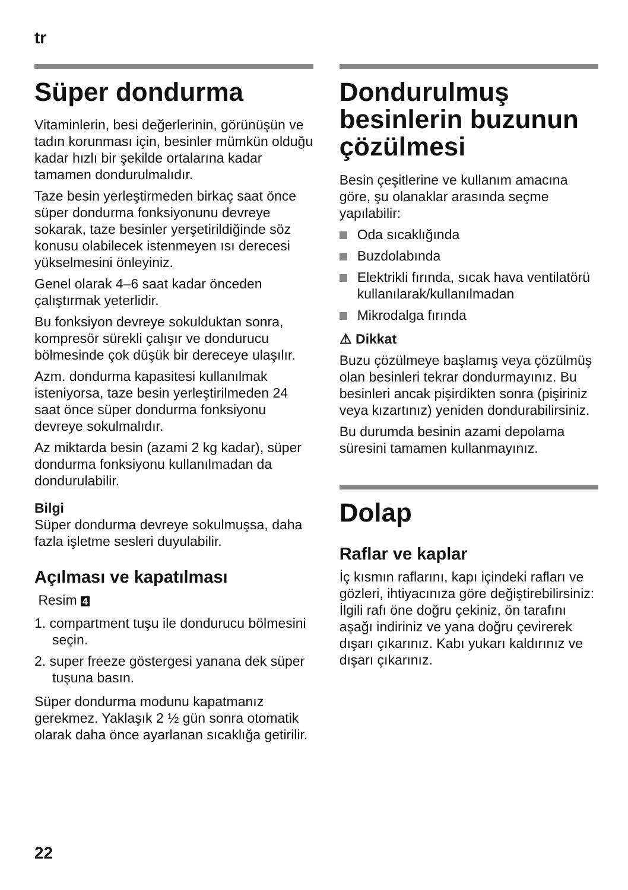tr
Süper dondurma
Vitaminlerin, besi değerlerinin, görünüşün ve tadın korunması için, besinler mümkün olduğu kadar hızlı bir şekilde ortalarına kadar tamamen dondurulmalıdır.
Taze besin yerleştirmeden birkaç saat önce süper dondurma fonksiyonunu devreye sokarak, taze besinler yerşetirildiğinde söz konusu olabilecek istenmeyen ısı derecesi yükselmesini önleyiniz.
Genel olarak 4–6 saat kadar önceden çalıştırmak yeterlidir.
Bu fonksiyon devreye sokulduktan sonra, kompresör sürekli çalışır ve dondurucu bölmesinde çok düşük bir dereceye ulaşılır.
Azm. dondurma kapasitesi kullanılmak isteniyorsa, taze besin yerleştirilmeden 24 saat önce süper dondurma fonksiyonu devreye sokulmalıdır.
Az miktarda besin (azami 2 kg kadar), süper dondurma fonksiyonu kullanılmadan da dondurulabilir.
Bilgi
Süper dondurma devreye sokulmuşsa, daha fazla işletme sesleri duyulabilir.
Açılması ve kapatılması
Resim 4
1. compartment tuşu ile dondurucu bölmesini seçin.
2. super freeze göstergesi yanana dek süper tuşuna basın.
Süper dondurma modunu kapatmanız gerekmez. Yaklaşık 2 ½ gün sonra otomatik olarak daha önce ayarlanan sıcaklığa getirilir.
Dondurulmuş besinlerin buzunun çözülmesi
Besin çeşitlerine ve kullanım amacına göre, şu olanaklar arasında seçme yapılabilir:
Oda sıcaklığında
Buzdolabında
Elektrikli fırında, sıcak hava ventilatörü kullanılarak/kullanılmadan
Mikrodalga fırında
⚠ Dikkat
Buzu çözülmeye başlamış veya çözülmüş olan besinleri tekrar dondurmayınız. Bu besinleri ancak pişirdikten sonra (pişiriniz veya kızartınız) yeniden dondurabilirsiniz.
Bu durumda besinin azami depolama süresini tamamen kullanmayınız.
Dolap
Raflar ve kaplar
İç kısmın raflarını, kapı içindeki rafları ve gözleri, ihtiyacınıza göre değiştirebilirsiniz: İlgili rafı öne doğru çekiniz, ön tarafını aşağı indiriniz ve yana doğru çevirerek dışarı çıkarınız. Kabı yukarı kaldırınız ve dışarı çıkarınız.
22